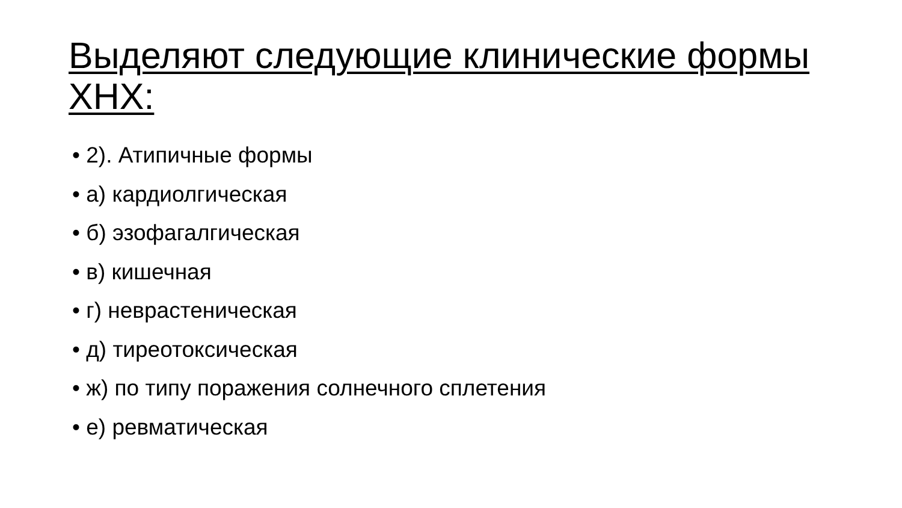Выделяют следующие клинические формы ХНХ:
• 2). Атипичные формы
• а) кардиолгическая
• б) эзофагалгическая
• в) кишечная
• г) неврастеническая
• д) тиреотоксическая
• ж) по типу поражения солнечного сплетения
• е) ревматическая